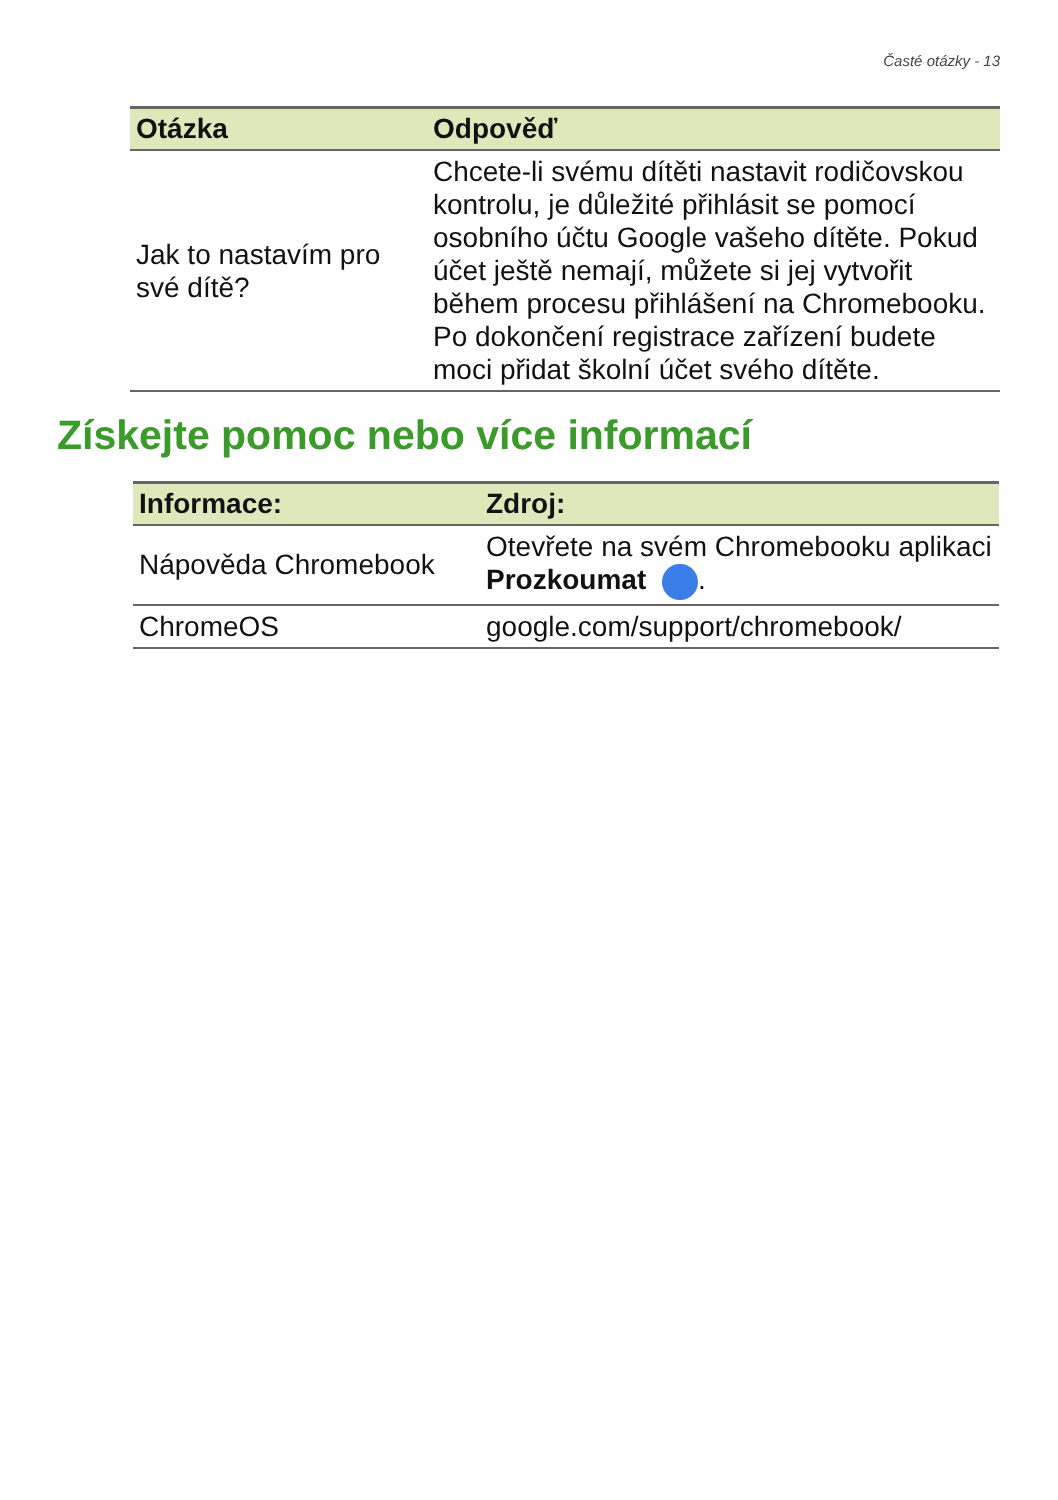Časté otázky - 13
| Otázka | Odpověď |
| --- | --- |
| Jak to nastavím pro své dítě? | Chcete-li svému dítěti nastavit rodičovskou kontrolu, je důležité přihlásit se pomocí osobního účtu Google vašeho dítěte. Pokud účet ještě nemají, můžete si jej vytvořit během procesu přihlášení na Chromebooku. Po dokončení registrace zařízení budete moci přidat školní účet svého dítěte. |
Získejte pomoc nebo více informací
| Informace: | Zdroj: |
| --- | --- |
| Nápověda Chromebook | Otevřete na svém Chromebooku aplikaci Prozkoumat . |
| ChromeOS | google.com/support/chromebook/ |